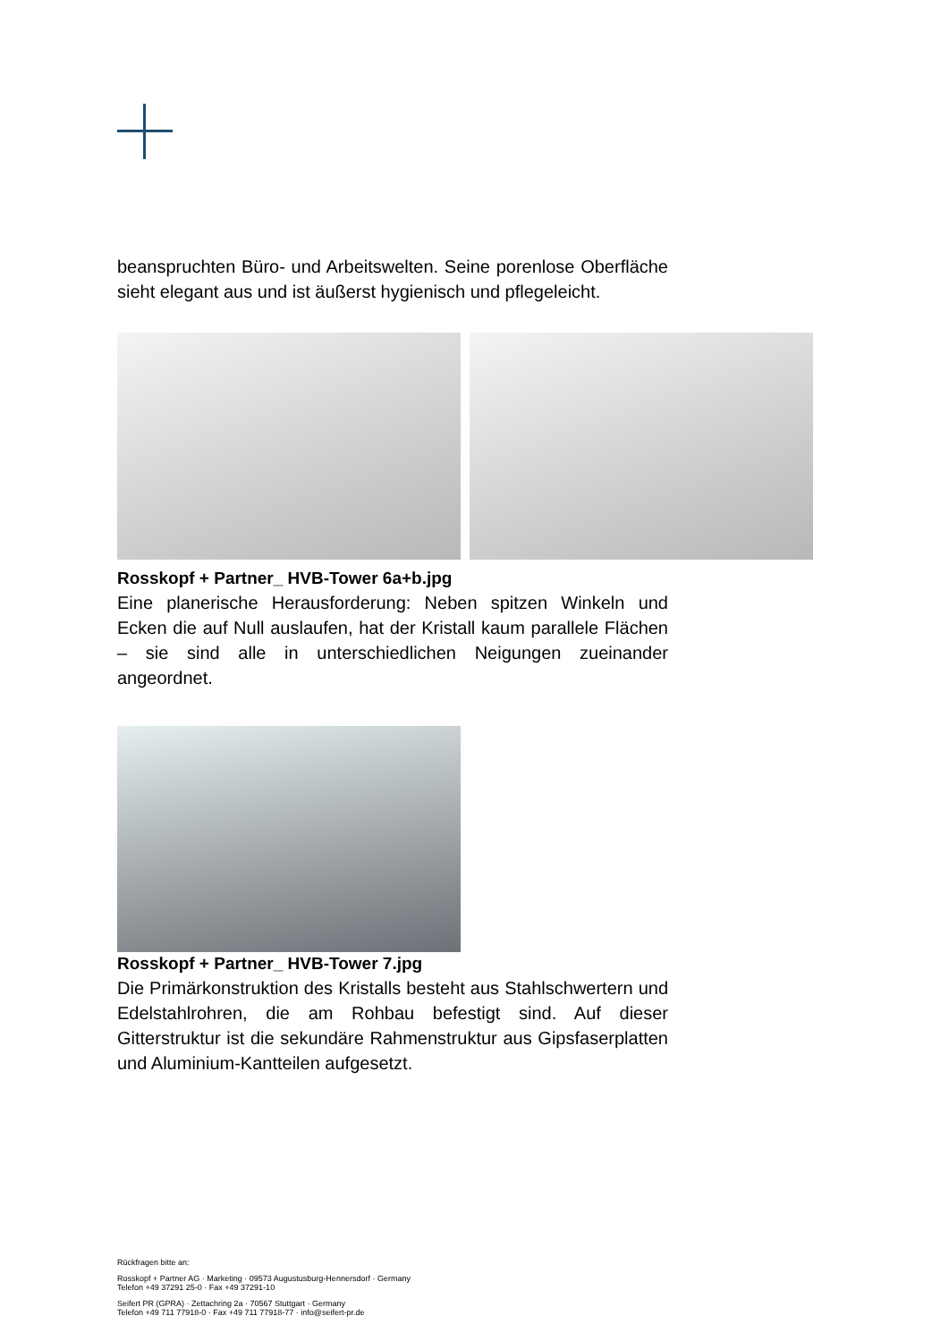beanspruchten Büro- und Arbeitswelten. Seine porenlose Oberfläche sieht elegant aus und ist äußerst hygienisch und pflegeleicht.
Rosskopf + Partner_ HVB-Tower 6a+b.jpg
Eine planerische Herausforderung: Neben spitzen Winkeln und Ecken die auf Null auslaufen, hat der Kristall kaum parallele Flächen – sie sind alle in unterschiedlichen Neigungen zueinander angeordnet.
Rosskopf + Partner_ HVB-Tower 7.jpg
Die Primärkonstruktion des Kristalls besteht aus Stahlschwertern und Edelstahlrohren, die am Rohbau befestigt sind. Auf dieser Gitterstruktur ist die sekundäre Rahmenstruktur aus Gipsfaserplatten und Aluminium-Kantteilen aufgesetzt.
Rückfragen bitte an:
Rosskopf + Partner AG · Marketing · 09573 Augustusburg-Hennersdorf · Germany
Telefon +49 37291 25-0 · Fax +49 37291-10
Seifert PR (GPRA) · Zettachring 2a · 70567 Stuttgart · Germany
Telefon +49 711 77918-0 · Fax +49 711 77918-77 · info@seifert-pr.de